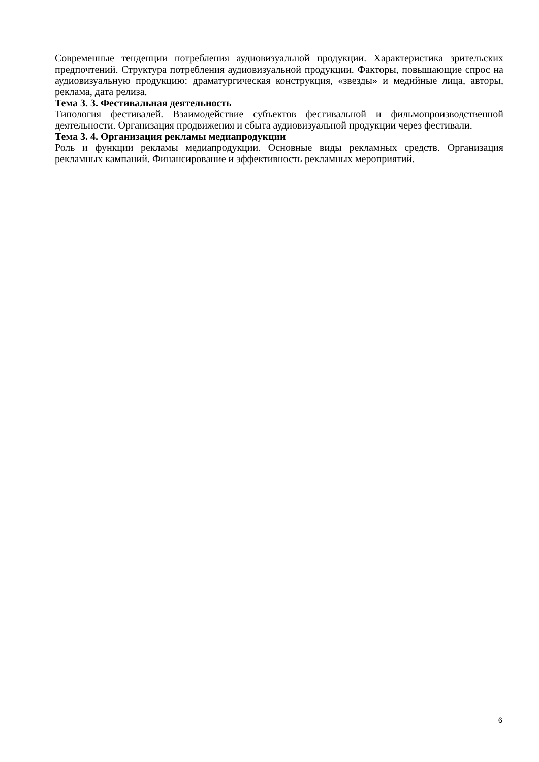Современные тенденции потребления аудиовизуальной продукции. Характеристика зрительских предпочтений. Структура потребления аудиовизуальной продукции. Факторы, повышающие спрос на аудиовизуальную продукцию: драматургическая конструкция, «звезды» и медийные лица, авторы, реклама, дата релиза.
Тема 3. 3. Фестивальная деятельность
Типология фестивалей. Взаимодействие субъектов фестивальной и фильмопроизводственной деятельности. Организация продвижения и сбыта аудиовизуальной продукции через фестивали.
Тема 3. 4. Организация рекламы медиапродукции
Роль и функции рекламы медиапродукции. Основные виды рекламных средств. Организация рекламных кампаний. Финансирование и эффективность рекламных мероприятий.
6